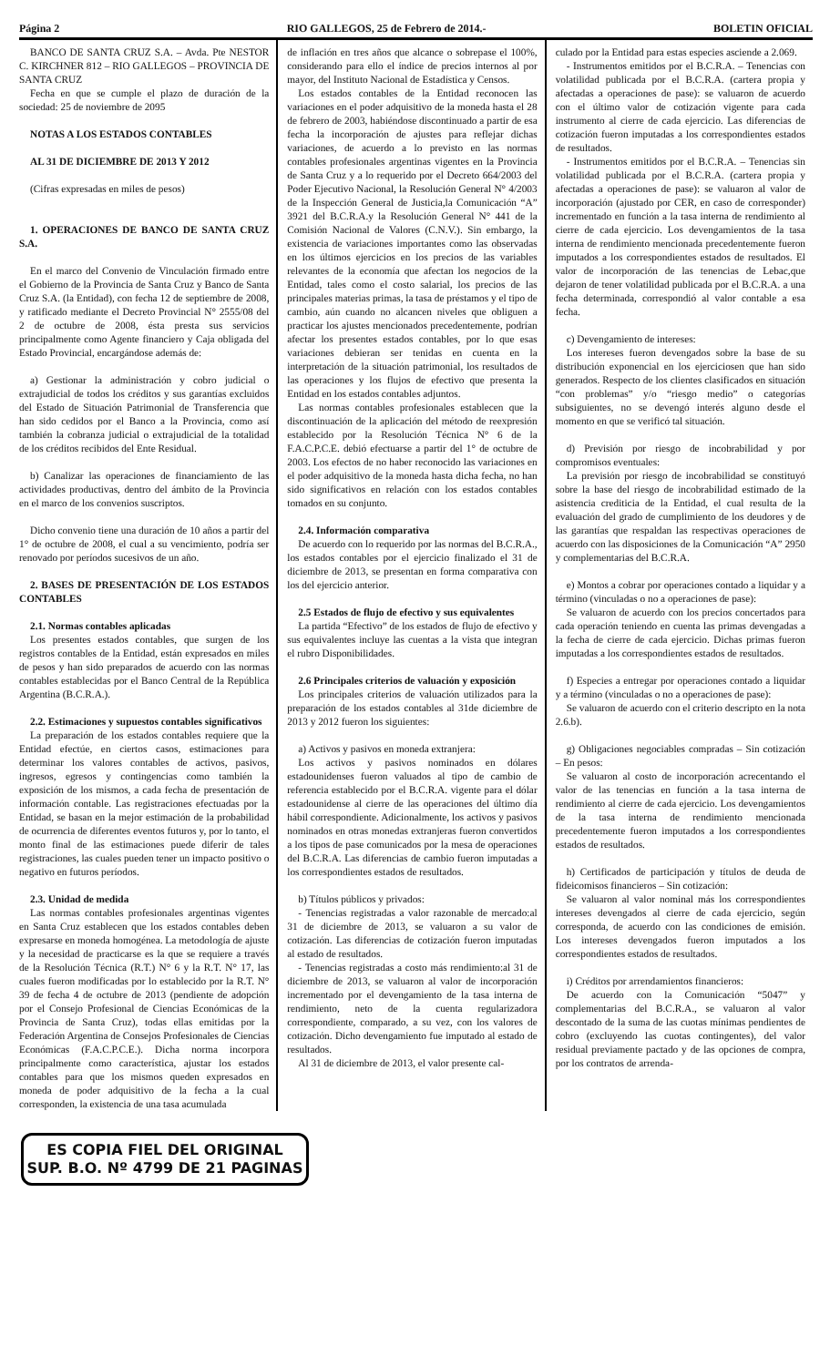Página 2 RIO GALLEGOS, 25 de Febrero de 2014.- BOLETIN OFICIAL
BANCO DE SANTA CRUZ S.A. – Avda. Pte NESTOR C. KIRCHNER 812 – RIO GALLEGOS – PROVINCIA DE SANTA CRUZ
Fecha en que se cumple el plazo de duración de la sociedad: 25 de noviembre de 2095
NOTAS A LOS ESTADOS CONTABLES
AL 31 DE DICIEMBRE DE 2013 Y 2012
(Cifras expresadas en miles de pesos)
1. OPERACIONES DE BANCO DE SANTA CRUZ S.A.
En el marco del Convenio de Vinculación firmado entre el Gobierno de la Provincia de Santa Cruz y Banco de Santa Cruz S.A. (la Entidad), con fecha 12 de septiembre de 2008, y ratificado mediante el Decreto Provincial N° 2555/08 del 2 de octubre de 2008, ésta presta sus servicios principalmente como Agente financiero y Caja obligada del Estado Provincial, encargándose además de:
a) Gestionar la administración y cobro judicial o extrajudicial de todos los créditos y sus garantías excluidos del Estado de Situación Patrimonial de Transferencia que han sido cedidos por el Banco a la Provincia, como así también la cobranza judicial o extrajudicial de la totalidad de los créditos recibidos del Ente Residual.
b) Canalizar las operaciones de financiamiento de las actividades productivas, dentro del ámbito de la Provincia en el marco de los convenios suscriptos.
Dicho convenio tiene una duración de 10 años a partir del 1° de octubre de 2008, el cual a su vencimiento, podría ser renovado por períodos sucesivos de un año.
2. BASES DE PRESENTACIÓN DE LOS ESTADOS CONTABLES
2.1. Normas contables aplicadas
Los presentes estados contables, que surgen de los registros contables de la Entidad, están expresados en miles de pesos y han sido preparados de acuerdo con las normas contables establecidas por el Banco Central de la República Argentina (B.C.R.A.).
2.2. Estimaciones y supuestos contables significativos
La preparación de los estados contables requiere que la Entidad efectúe, en ciertos casos, estimaciones para determinar los valores contables de activos, pasivos, ingresos, egresos y contingencias como también la exposición de los mismos, a cada fecha de presentación de información contable. Las registraciones efectuadas por la Entidad, se basan en la mejor estimación de la probabilidad de ocurrencia de diferentes eventos futuros y, por lo tanto, el monto final de las estimaciones puede diferir de tales registraciones, las cuales pueden tener un impacto positivo o negativo en futuros períodos.
2.3. Unidad de medida
Las normas contables profesionales argentinas vigentes en Santa Cruz establecen que los estados contables deben expresarse en moneda homogénea. La metodología de ajuste y la necesidad de practicarse es la que se requiere a través de la Resolución Técnica (R.T.) N° 6 y la R.T. N° 17, las cuales fueron modificadas por lo establecido por la R.T. N° 39 de fecha 4 de octubre de 2013 (pendiente de adopción por el Consejo Profesional de Ciencias Económicas de la Provincia de Santa Cruz), todas ellas emitidas por la Federación Argentina de Consejos Profesionales de Ciencias Económicas (F.A.C.P.C.E.). Dicha norma incorpora principalmente como característica, ajustar los estados contables para que los mismos queden expresados en moneda de poder adquisitivo de la fecha a la cual corresponden, la existencia de una tasa acumulada
de inflación en tres años que alcance o sobrepase el 100%, considerando para ello el índice de precios internos al por mayor, del Instituto Nacional de Estadística y Censos.
Los estados contables de la Entidad reconocen las variaciones en el poder adquisitivo de la moneda hasta el 28 de febrero de 2003, habiéndose discontinuado a partir de esa fecha la incorporación de ajustes para reflejar dichas variaciones, de acuerdo a lo previsto en las normas contables profesionales argentinas vigentes en la Provincia de Santa Cruz y a lo requerido por el Decreto 664/2003 del Poder Ejecutivo Nacional, la Resolución General N° 4/2003 de la Inspección General de Justicia,la Comunicación “A” 3921 del B.C.R.A.y la Resolución General N° 441 de la Comisión Nacional de Valores (C.N.V.). Sin embargo, la existencia de variaciones importantes como las observadas en los últimos ejercicios en los precios de las variables relevantes de la economía que afectan los negocios de la Entidad, tales como el costo salarial, los precios de las principales materias primas, la tasa de préstamos y el tipo de cambio, aún cuando no alcancen niveles que obliguen a practicar los ajustes mencionados precedentemente, podrían afectar los presentes estados contables, por lo que esas variaciones debieran ser tenidas en cuenta en la interpretación de la situación patrimonial, los resultados de las operaciones y los flujos de efectivo que presenta la Entidad en los estados contables adjuntos.
Las normas contables profesionales establecen que la discontinuación de la aplicación del método de reexpresión establecido por la Resolución Técnica N° 6 de la F.A.C.P.C.E. debió efectuarse a partir del 1° de octubre de 2003. Los efectos de no haber reconocido las variaciones en el poder adquisitivo de la moneda hasta dicha fecha, no han sido significativos en relación con los estados contables tomados en su conjunto.
2.4. Información comparativa
De acuerdo con lo requerido por las normas del B.C.R.A., los estados contables por el ejercicio finalizado el 31 de diciembre de 2013, se presentan en forma comparativa con los del ejercicio anterior.
2.5 Estados de flujo de efectivo y sus equivalentes
La partida “Efectivo” de los estados de flujo de efectivo y sus equivalentes incluye las cuentas a la vista que integran el rubro Disponibilidades.
2.6 Principales criterios de valuación y exposición
Los principales criterios de valuación utilizados para la preparación de los estados contables al 31de diciembre de 2013 y 2012 fueron los siguientes:
a) Activos y pasivos en moneda extranjera:
Los activos y pasivos nominados en dólares estadounidenses fueron valuados al tipo de cambio de referencia establecido por el B.C.R.A. vigente para el dólar estadounidense al cierre de las operaciones del último día hábil correspondiente. Adicionalmente, los activos y pasivos nominados en otras monedas extranjeras fueron convertidos a los tipos de pase comunicados por la mesa de operaciones del B.C.R.A. Las diferencias de cambio fueron imputadas a los correspondientes estados de resultados.
b) Títulos públicos y privados:
- Tenencias registradas a valor razonable de mercado:al 31 de diciembre de 2013, se valuaron a su valor de cotización. Las diferencias de cotización fueron imputadas al estado de resultados.
- Tenencias registradas a costo más rendimiento:al 31 de diciembre de 2013, se valuaron al valor de incorporación incrementado por el devengamiento de la tasa interna de rendimiento, neto de la cuenta regularizadora correspondiente, comparado, a su vez, con los valores de cotización. Dicho devengamiento fue imputado al estado de resultados.
Al 31 de diciembre de 2013, el valor presente cal-
culado por la Entidad para estas especies asciende a 2.069.
- Instrumentos emitidos por el B.C.R.A. – Tenencias con volatilidad publicada por el B.C.R.A. (cartera propia y afectadas a operaciones de pase): se valuaron de acuerdo con el último valor de cotización vigente para cada instrumento al cierre de cada ejercicio. Las diferencias de cotización fueron imputadas a los correspondientes estados de resultados.
- Instrumentos emitidos por el B.C.R.A. – Tenencias sin volatilidad publicada por el B.C.R.A. (cartera propia y afectadas a operaciones de pase): se valuaron al valor de incorporación (ajustado por CER, en caso de corresponder) incrementado en función a la tasa interna de rendimiento al cierre de cada ejercicio. Los devengamientos de la tasa interna de rendimiento mencionada precedentemente fueron imputados a los correspondientes estados de resultados. El valor de incorporación de las tenencias de Lebac,que dejaron de tener volatilidad publicada por el B.C.R.A. a una fecha determinada, correspondió al valor contable a esa fecha.
c) Devengamiento de intereses:
Los intereses fueron devengados sobre la base de su distribución exponencial en los ejerciciosen que han sido generados. Respecto de los clientes clasificados en situación “con problemas” y/o “riesgo medio” o categorías subsiguientes, no se devengó interés alguno desde el momento en que se verificó tal situación.
d) Previsión por riesgo de incobrabilidad y por compromisos eventuales:
La previsión por riesgo de incobrabilidad se constituyó sobre la base del riesgo de incobrabilidad estimado de la asistencia crediticia de la Entidad, el cual resulta de la evaluación del grado de cumplimiento de los deudores y de las garantías que respaldan las respectivas operaciones de acuerdo con las disposiciones de la Comunicación “A” 2950 y complementarias del B.C.R.A.
e) Montos a cobrar por operaciones contado a liquidar y a término (vinculadas o no a operaciones de pase):
Se valuaron de acuerdo con los precios concertados para cada operación teniendo en cuenta las primas devengadas a la fecha de cierre de cada ejercicio. Dichas primas fueron imputadas a los correspondientes estados de resultados.
f) Especies a entregar por operaciones contado a liquidar y a término (vinculadas o no a operaciones de pase):
Se valuaron de acuerdo con el criterio descripto en la nota 2.6.b).
g) Obligaciones negociables compradas – Sin cotización – En pesos:
Se valuaron al costo de incorporación acrecentando el valor de las tenencias en función a la tasa interna de rendimiento al cierre de cada ejercicio. Los devengamientos de la tasa interna de rendimiento mencionada precedentemente fueron imputados a los correspondientes estados de resultados.
h) Certificados de participación y títulos de deuda de fideicomisos financieros – Sin cotización:
Se valuaron al valor nominal más los correspondientes intereses devengados al cierre de cada ejercicio, según corresponda, de acuerdo con las condiciones de emisión. Los intereses devengados fueron imputados a los correspondientes estados de resultados.
i) Créditos por arrendamientos financieros:
De acuerdo con la Comunicación “5047” y complementarias del B.C.R.A., se valuaron al valor descontado de la suma de las cuotas mínimas pendientes de cobro (excluyendo las cuotas contingentes), del valor residual previamente pactado y de las opciones de compra, por los contratos de arrenda-
ES COPIA FIEL DEL ORIGINAL
SUP. B.O. Nº 4799 DE 21 PAGINAS